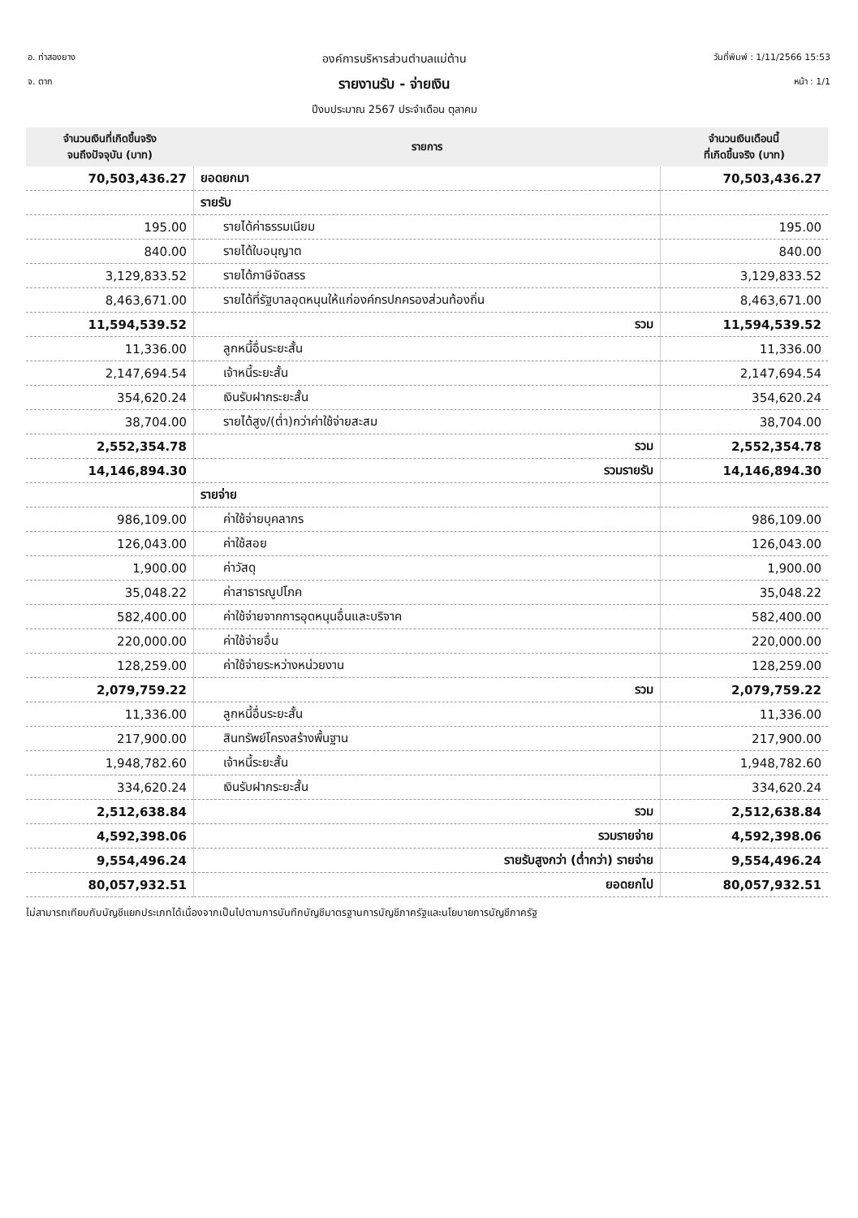อ. ท่าสองยาง
จ. ตาก
องค์การบริหารส่วนตำบลแม่ต้าน
รายงานรับ - จ่ายเงิน
ปีงบประมาณ 2567 ประจำเดือน ตุลาคม
วันที่พิมพ์ : 1/11/2566 15:53
หน้า : 1/1
| จำนวนเงินที่เกิดขึ้นจริง จนถึงปัจจุบัน (บาท) | รายการ | จำนวนเงินเดือนนี้ ที่เกิดขึ้นจริง (บาท) |
| --- | --- | --- |
| 70,503,436.27 | ยอดยกมา | 70,503,436.27 |
| | รายรับ | |
| 195.00 | รายได้ค่าธรรมเนียม | 195.00 |
| 840.00 | รายได้ใบอนุญาต | 840.00 |
| 3,129,833.52 | รายได้ภาษีจัดสรร | 3,129,833.52 |
| 8,463,671.00 | รายได้ที่รัฐบาลอุดหนุนให้แก่องค์กรปกครองส่วนท้องถิ่น | 8,463,671.00 |
| 11,594,539.52 | รวม | 11,594,539.52 |
| 11,336.00 | ลูกหนี้อื่นระยะสั้น | 11,336.00 |
| 2,147,694.54 | เจ้าหนี้ระยะสั้น | 2,147,694.54 |
| 354,620.24 | เงินรับฝากระยะสั้น | 354,620.24 |
| 38,704.00 | รายได้สูง/(ต่ำ)กว่าค่าใช้จ่ายสะสม | 38,704.00 |
| 2,552,354.78 | รวม | 2,552,354.78 |
| 14,146,894.30 | รวมรายรับ | 14,146,894.30 |
| | รายจ่าย | |
| 986,109.00 | ค่าใช้จ่ายบุคลากร | 986,109.00 |
| 126,043.00 | ค่าใช้สอย | 126,043.00 |
| 1,900.00 | ค่าวัสดุ | 1,900.00 |
| 35,048.22 | ค่าสาธารณูปโภค | 35,048.22 |
| 582,400.00 | ค่าใช้จ่ายจากการอุดหนุนอื่นและบริจาค | 582,400.00 |
| 220,000.00 | ค่าใช้จ่ายอื่น | 220,000.00 |
| 128,259.00 | ค่าใช้จ่ายระหว่างหน่วยงาน | 128,259.00 |
| 2,079,759.22 | รวม | 2,079,759.22 |
| 11,336.00 | ลูกหนี้อื่นระยะสั้น | 11,336.00 |
| 217,900.00 | สินทรัพย์โครงสร้างพื้นฐาน | 217,900.00 |
| 1,948,782.60 | เจ้าหนี้ระยะสั้น | 1,948,782.60 |
| 334,620.24 | เงินรับฝากระยะสั้น | 334,620.24 |
| 2,512,638.84 | รวม | 2,512,638.84 |
| 4,592,398.06 | รวมรายจ่าย | 4,592,398.06 |
| 9,554,496.24 | รายรับสูงกว่า (ต่ำกว่า) รายจ่าย | 9,554,496.24 |
| 80,057,932.51 | ยอดยกไป | 80,057,932.51 |
ไม่สามารถเทียบกับบัญชีแยกประเภทได้เนื่องจากเป็นไปตามการบันทึกบัญชีมาตรฐานการบัญชีภาครัฐและนโยบายการบัญชีภาครัฐ